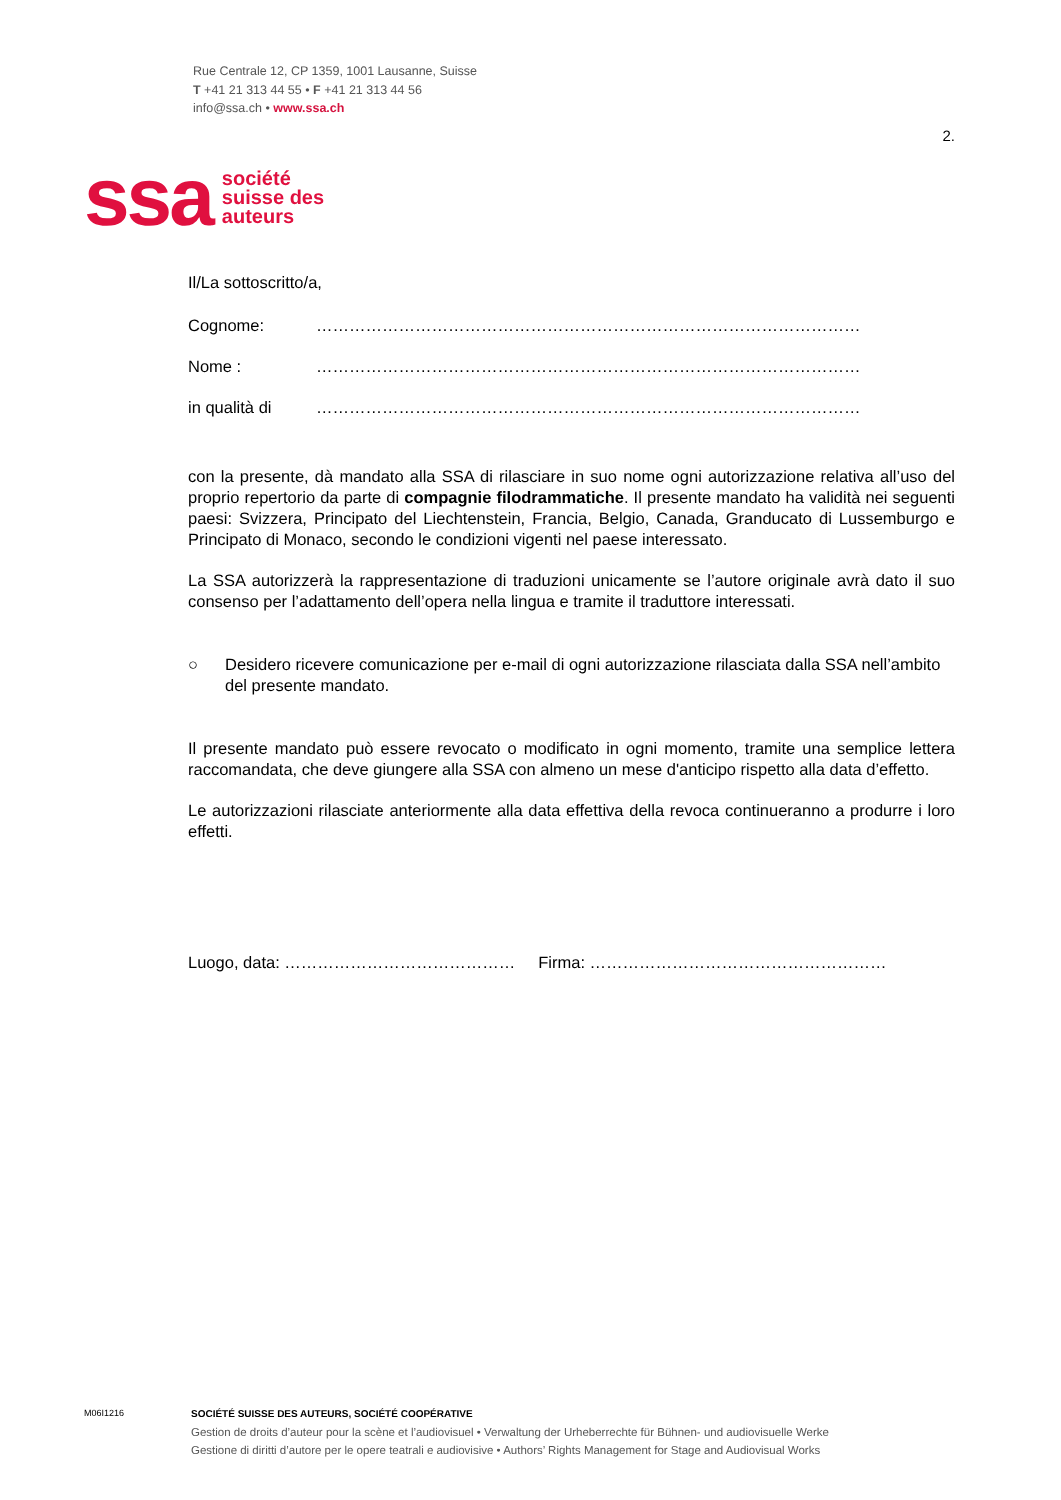Rue Centrale 12, CP 1359, 1001 Lausanne, Suisse
T +41 21 313 44 55 • F +41 21 313 44 56
info@ssa.ch • www.ssa.ch
2.
ssa
société
suisse des
auteurs
Il/La sottoscritto/a,
Cognome: ………………………………………………………………………………………
Nome : ………………………………………………………………………………………
in qualità di ………………………………………………………………………………………
con la presente, dà mandato alla SSA di rilasciare in suo nome ogni autorizzazione relativa all’uso del proprio repertorio da parte di compagnie filodrammatiche. Il presente mandato ha validità nei seguenti paesi: Svizzera, Principato del Liechtenstein, Francia, Belgio, Canada, Granducato di Lussemburgo e Principato di Monaco, secondo le condizioni vigenti nel paese interessato.
La SSA autorizzerà la rappresentazione di traduzioni unicamente se l’autore originale avrà dato il suo consenso per l’adattamento dell’opera nella lingua e tramite il traduttore interessati.
○ Desidero ricevere comunicazione per e-mail di ogni autorizzazione rilasciata dalla SSA nell’ambito del presente mandato.
Il presente mandato può essere revocato o modificato in ogni momento, tramite una semplice lettera raccomandata, che deve giungere alla SSA con almeno un mese d'anticipo rispetto alla data d’effetto.
Le autorizzazioni rilasciate anteriormente alla data effettiva della revoca continueranno a produrre i loro effetti.
Luogo, data: …………………………………… Firma: ………………………………………………
M06I1216
SOCIÉTÉ SUISSE DES AUTEURS, SOCIÉTÉ COOPÉRATIVE
Gestion de droits d’auteur pour la scène et l’audiovisuel • Verwaltung der Urheberrechte für Bühnen- und audiovisuelle Werke
Gestione di diritti d’autore per le opere teatrali e audiovisive • Authors’ Rights Management for Stage and Audiovisual Works